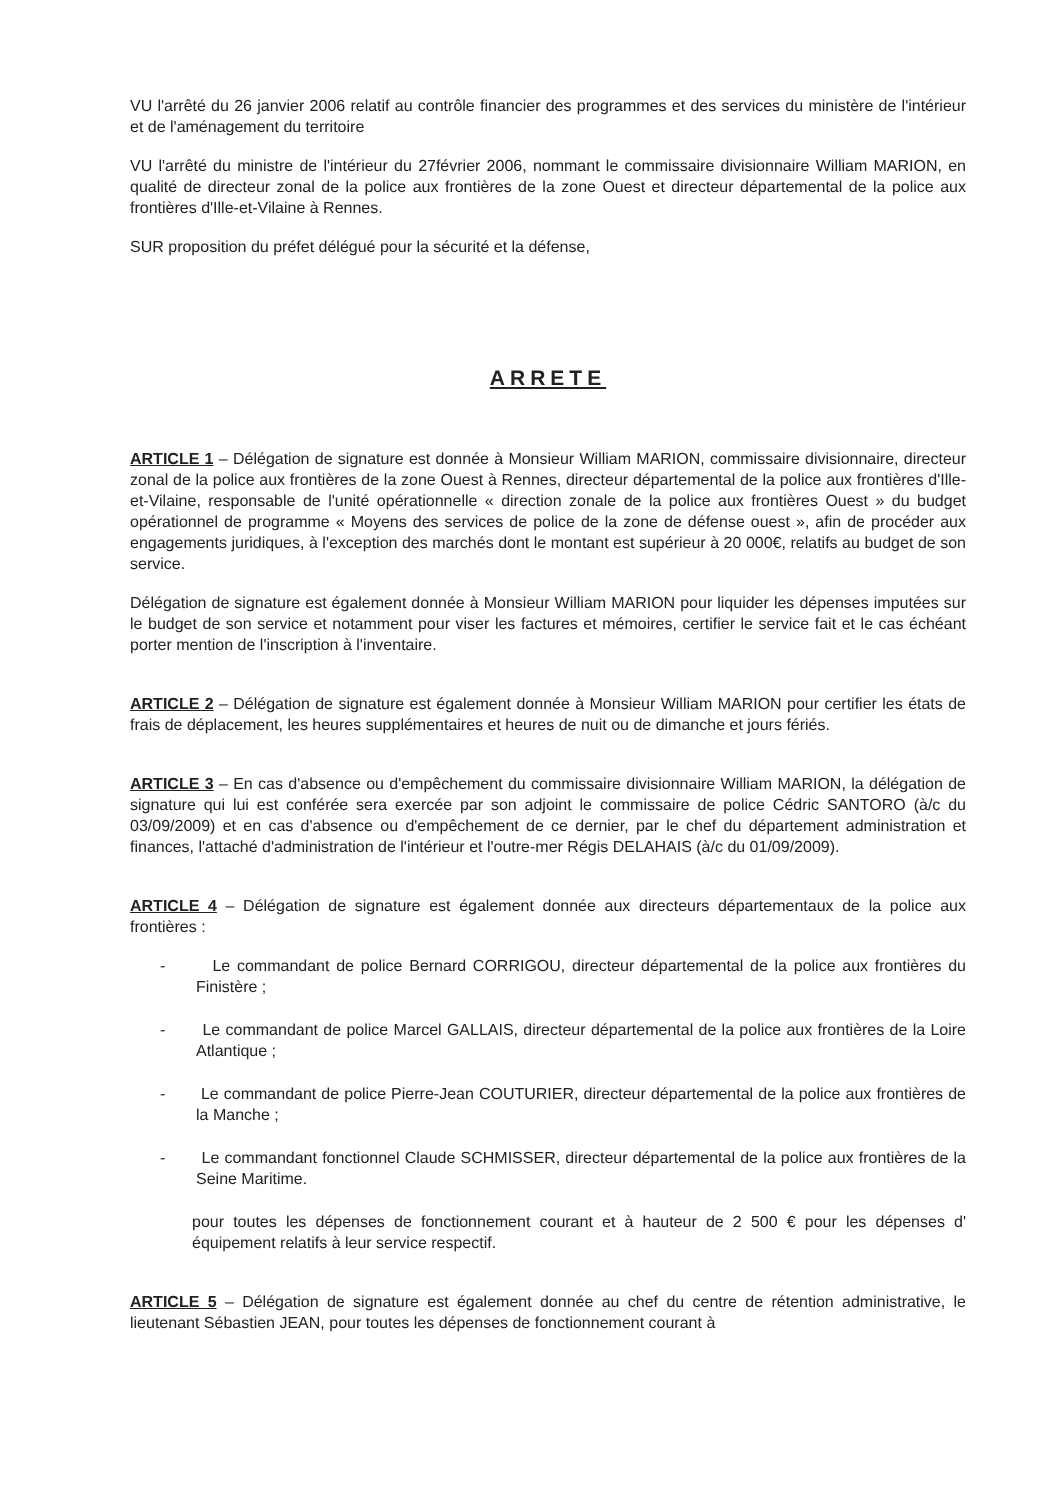VU l'arrêté du 26 janvier 2006 relatif au contrôle financier des programmes et des services du ministère de l'intérieur et de l'aménagement du territoire
VU l'arrêté du ministre de l'intérieur du 27février 2006, nommant le commissaire divisionnaire William MARION, en qualité de directeur zonal de la police aux frontières de la zone Ouest et directeur départemental de la police aux frontières d'Ille-et-Vilaine à Rennes.
SUR proposition du préfet délégué pour la sécurité et la défense,
ARRETE
ARTICLE 1 – Délégation de signature est donnée à Monsieur William MARION, commissaire divisionnaire, directeur zonal de la police aux frontières de la zone Ouest à Rennes, directeur départemental de la police aux frontières d'Ille-et-Vilaine, responsable de l'unité opérationnelle « direction zonale de la police aux frontières Ouest » du budget opérationnel de programme « Moyens des services de police de la zone de défense ouest », afin de procéder aux engagements juridiques, à l'exception des marchés dont le montant est supérieur à 20 000€, relatifs au budget de son service.
Délégation de signature est également donnée à Monsieur William MARION pour liquider les dépenses imputées sur le budget de son service et notamment pour viser les factures et mémoires, certifier le service fait et le cas échéant porter mention de l'inscription à l'inventaire.
ARTICLE 2 – Délégation de signature est également donnée à Monsieur William MARION pour certifier les états de frais de déplacement, les heures supplémentaires et heures de nuit ou de dimanche et jours fériés.
ARTICLE 3 – En cas d'absence ou d'empêchement du commissaire divisionnaire William MARION, la délégation de signature qui lui est conférée sera exercée par son adjoint le commissaire de police Cédric SANTORO (à/c du 03/09/2009) et en cas d'absence ou d'empêchement de ce dernier, par le chef du département administration et finances, l'attaché d'administration de l'intérieur et l'outre-mer Régis DELAHAIS (à/c du 01/09/2009).
ARTICLE 4 – Délégation de signature est également donnée aux directeurs départementaux de la police aux frontières :
- Le commandant de police Bernard CORRIGOU, directeur départemental de la police aux frontières du Finistère ;
- Le commandant de police Marcel GALLAIS, directeur départemental de la police aux frontières de la Loire Atlantique ;
- Le commandant de police Pierre-Jean COUTURIER, directeur départemental de la police aux frontières de la Manche ;
- Le commandant fonctionnel Claude SCHMISSER, directeur départemental de la police aux frontières de la Seine Maritime.
pour toutes les dépenses de fonctionnement courant et à hauteur de 2 500 € pour les dépenses d' équipement relatifs à leur service respectif.
ARTICLE 5 – Délégation de signature est également donnée au chef du centre de rétention administrative, le lieutenant Sébastien JEAN, pour toutes les dépenses de fonctionnement courant à